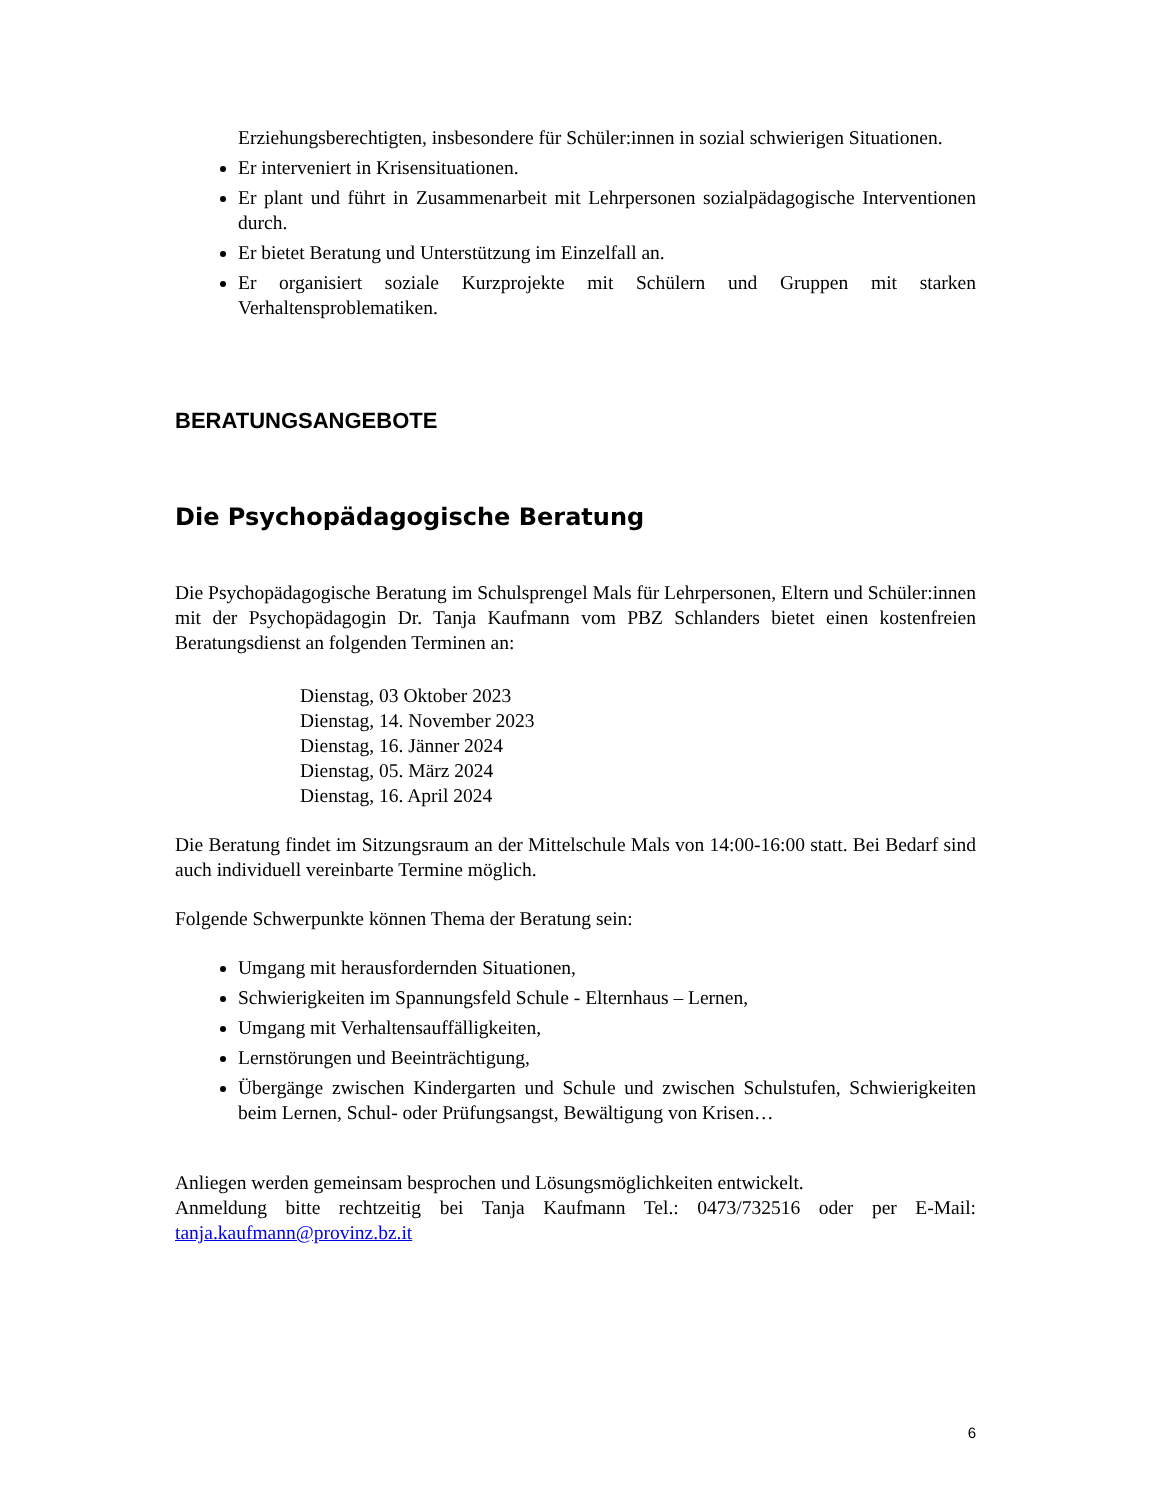Erziehungsberechtigten, insbesondere für Schüler:innen in sozial schwierigen Situationen.
Er interveniert in Krisensituationen.
Er plant und führt in Zusammenarbeit mit Lehrpersonen sozialpädagogische Interventionen durch.
Er bietet Beratung und Unterstützung im Einzelfall an.
Er organisiert soziale Kurzprojekte mit Schülern und Gruppen mit starken Verhaltensproblematiken.
BERATUNGSANGEBOTE
Die Psychopädagogische Beratung
Die Psychopädagogische Beratung im Schulsprengel Mals für Lehrpersonen, Eltern und Schüler:innen mit der Psychopädagogin Dr. Tanja Kaufmann vom PBZ Schlanders bietet einen kostenfreien Beratungsdienst an folgenden Terminen an:
Dienstag, 03 Oktober 2023
Dienstag, 14. November 2023
Dienstag, 16. Jänner 2024
Dienstag, 05. März 2024
Dienstag, 16. April 2024
Die Beratung findet im Sitzungsraum an der Mittelschule Mals von 14:00-16:00 statt. Bei Bedarf sind auch individuell vereinbarte Termine möglich.
Folgende Schwerpunkte können Thema der Beratung sein:
Umgang mit herausfordernden Situationen,
Schwierigkeiten im Spannungsfeld Schule - Elternhaus – Lernen,
Umgang mit Verhaltensauffälligkeiten,
Lernstörungen und Beeinträchtigung,
Übergänge zwischen Kindergarten und Schule und zwischen Schulstufen, Schwierigkeiten beim Lernen, Schul- oder Prüfungsangst, Bewältigung von Krisen…
Anliegen werden gemeinsam besprochen und Lösungsmöglichkeiten entwickelt.
Anmeldung bitte rechtzeitig bei Tanja Kaufmann Tel.: 0473/732516 oder per E-Mail: tanja.kaufmann@provinz.bz.it
6